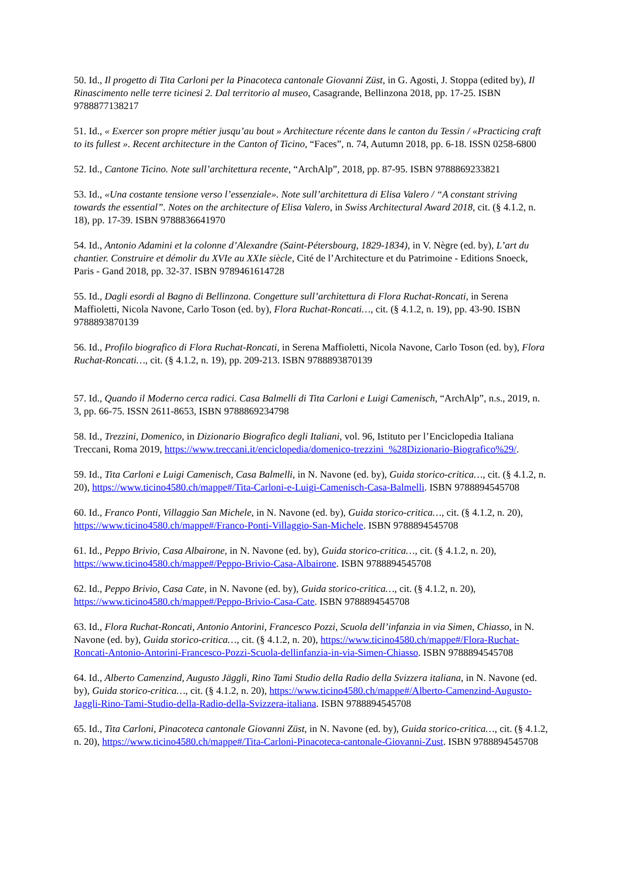50. Id., Il progetto di Tita Carloni per la Pinacoteca cantonale Giovanni Züst, in G. Agosti, J. Stoppa (edited by), Il Rinascimento nelle terre ticinesi 2. Dal territorio al museo, Casagrande, Bellinzona 2018, pp. 17-25. ISBN 9788877138217
51. Id., « Exercer son propre métier jusqu’au bout » Architecture récente dans le canton du Tessin / «Practicing craft to its fullest ». Recent architecture in the Canton of Ticino, “Faces”, n. 74, Autumn 2018, pp. 6-18. ISSN 0258-6800
52. Id., Cantone Ticino. Note sull’architettura recente, “ArchAlp”, 2018, pp. 87-95. ISBN 9788869233821
53. Id., «Una costante tensione verso l’essenziale». Note sull’architettura di Elisa Valero / “A constant striving towards the essential”. Notes on the architecture of Elisa Valero, in Swiss Architectural Award 2018, cit. (§ 4.1.2, n. 18), pp. 17-39. ISBN 9788836641970
54. Id., Antonio Adamini et la colonne d’Alexandre (Saint-Pétersbourg, 1829-1834), in V. Nègre (ed. by), L’art du chantier. Construire et démolir du XVIe au XXIe siècle, Cité de l’Architecture et du Patrimoine - Editions Snoeck, Paris - Gand 2018, pp. 32-37. ISBN 9789461614728
55. Id., Dagli esordi al Bagno di Bellinzona. Congetture sull’architettura di Flora Ruchat-Roncati, in Serena Maffioletti, Nicola Navone, Carlo Toson (ed. by), Flora Ruchat-Roncati…, cit. (§ 4.1.2, n. 19), pp. 43-90. ISBN 9788893870139
56. Id., Profilo biografico di Flora Ruchat-Roncati, in Serena Maffioletti, Nicola Navone, Carlo Toson (ed. by), Flora Ruchat-Roncati…, cit. (§ 4.1.2, n. 19), pp. 209-213. ISBN 9788893870139
57. Id., Quando il Moderno cerca radici. Casa Balmelli di Tita Carloni e Luigi Camenisch, “ArchAlp”, n.s., 2019, n. 3, pp. 66-75. ISSN 2611-8653, ISBN 9788869234798
58. Id., Trezzini, Domenico, in Dizionario Biografico degli Italiani, vol. 96, Istituto per l’Enciclopedia Italiana Treccani, Roma 2019, https://www.treccani.it/enciclopedia/domenico-trezzini_%28Dizionario-Biografico%29/.
59. Id., Tita Carloni e Luigi Camenisch, Casa Balmelli, in N. Navone (ed. by), Guida storico-critica…, cit. (§ 4.1.2, n. 20), https://www.ticino4580.ch/mappe#/Tita-Carloni-e-Luigi-Camenisch-Casa-Balmelli. ISBN 9788894545708
60. Id., Franco Ponti, Villaggio San Michele, in N. Navone (ed. by), Guida storico-critica…, cit. (§ 4.1.2, n. 20), https://www.ticino4580.ch/mappe#/Franco-Ponti-Villaggio-San-Michele. ISBN 9788894545708
61. Id., Peppo Brivio, Casa Albairone, in N. Navone (ed. by), Guida storico-critica…, cit. (§ 4.1.2, n. 20), https://www.ticino4580.ch/mappe#/Peppo-Brivio-Casa-Albairone. ISBN 9788894545708
62. Id., Peppo Brivio, Casa Cate, in N. Navone (ed. by), Guida storico-critica…, cit. (§ 4.1.2, n. 20), https://www.ticino4580.ch/mappe#/Peppo-Brivio-Casa-Cate. ISBN 9788894545708
63. Id., Flora Ruchat-Roncati, Antonio Antorini, Francesco Pozzi, Scuola dell’infanzia in via Simen, Chiasso, in N. Navone (ed. by), Guida storico-critica…, cit. (§ 4.1.2, n. 20), https://www.ticino4580.ch/mappe#/Flora-Ruchat-Roncati-Antonio-Antorini-Francesco-Pozzi-Scuola-dellinfanzia-in-via-Simen-Chiasso. ISBN 9788894545708
64. Id., Alberto Camenzind, Augusto Jäggli, Rino Tami Studio della Radio della Svizzera italiana, in N. Navone (ed. by), Guida storico-critica…, cit. (§ 4.1.2, n. 20), https://www.ticino4580.ch/mappe#/Alberto-Camenzind-Augusto-Jaggli-Rino-Tami-Studio-della-Radio-della-Svizzera-italiana. ISBN 9788894545708
65. Id., Tita Carloni, Pinacoteca cantonale Giovanni Züst, in N. Navone (ed. by), Guida storico-critica…, cit. (§ 4.1.2, n. 20), https://www.ticino4580.ch/mappe#/Tita-Carloni-Pinacoteca-cantonale-Giovanni-Zust. ISBN 9788894545708